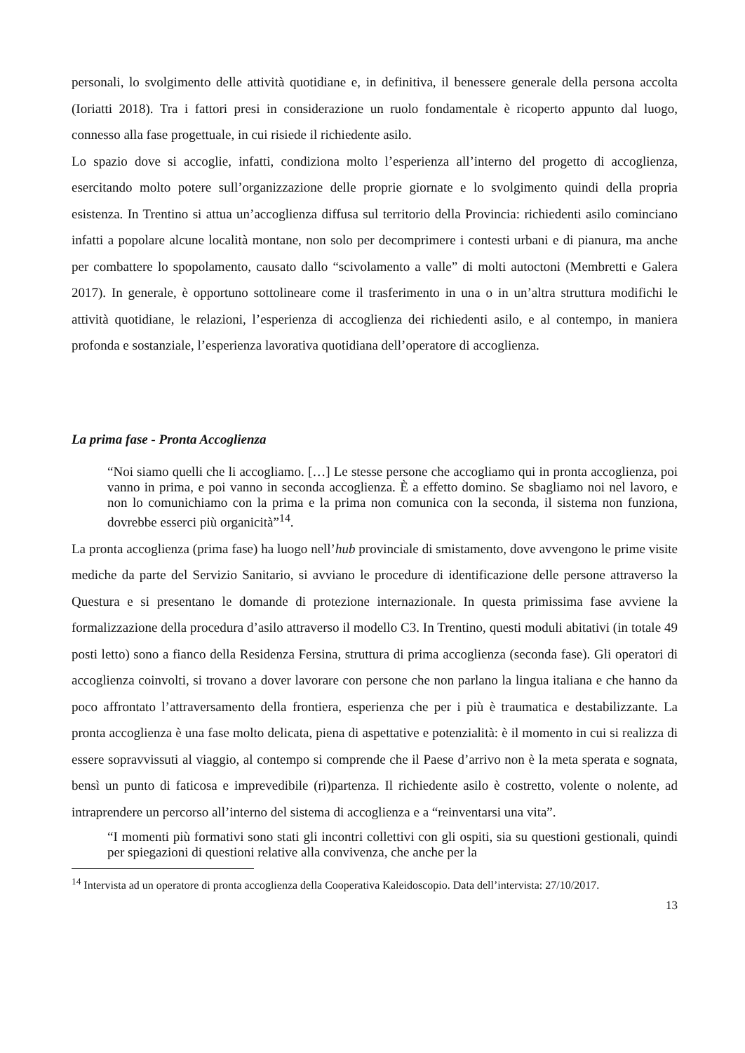personali, lo svolgimento delle attività quotidiane e, in definitiva, il benessere generale della persona accolta (Ioriatti 2018). Tra i fattori presi in considerazione un ruolo fondamentale è ricoperto appunto dal luogo, connesso alla fase progettuale, in cui risiede il richiedente asilo.
Lo spazio dove si accoglie, infatti, condiziona molto l’esperienza all’interno del progetto di accoglienza, esercitando molto potere sull’organizzazione delle proprie giornate e lo svolgimento quindi della propria esistenza. In Trentino si attua un’accoglienza diffusa sul territorio della Provincia: richiedenti asilo cominciano infatti a popolare alcune località montane, non solo per decomprimere i contesti urbani e di pianura, ma anche per combattere lo spopolamento, causato dallo “scivolamento a valle” di molti autoctoni (Membretti e Galera 2017). In generale, è opportuno sottolineare come il trasferimento in una o in un’altra struttura modifichi le attività quotidiane, le relazioni, l’esperienza di accoglienza dei richiedenti asilo, e al contempo, in maniera profonda e sostanziale, l’esperienza lavorativa quotidiana dell’operatore di accoglienza.
La prima fase - Pronta Accoglienza
“Noi siamo quelli che li accogliamo. […] Le stesse persone che accogliamo qui in pronta accoglienza, poi vanno in prima, e poi vanno in seconda accoglienza. È a effetto domino. Se sbagliamo noi nel lavoro, e non lo comunichiamo con la prima e la prima non comunica con la seconda, il sistema non funziona, dovrebbe esserci più organicità”<sup>14</sup>.
La pronta accoglienza (prima fase) ha luogo nell’hub provinciale di smistamento, dove avvengono le prime visite mediche da parte del Servizio Sanitario, si avviano le procedure di identificazione delle persone attraverso la Questura e si presentano le domande di protezione internazionale. In questa primissima fase avviene la formalizzazione della procedura d’asilo attraverso il modello C3. In Trentino, questi moduli abitativi (in totale 49 posti letto) sono a fianco della Residenza Fersina, struttura di prima accoglienza (seconda fase). Gli operatori di accoglienza coinvolti, si trovano a dover lavorare con persone che non parlano la lingua italiana e che hanno da poco affrontato l’attraversamento della frontiera, esperienza che per i più è traumatica e destabilizzante. La pronta accoglienza è una fase molto delicata, piena di aspettative e potenzialità: è il momento in cui si realizza di essere sopravvissuti al viaggio, al contempo si comprende che il Paese d’arrivo non è la meta sperata e sognata, bensì un punto di faticosa e imprevedibile (ri)partenza. Il richiedente asilo è costretto, volente o nolente, ad intraprendere un percorso all’interno del sistema di accoglienza e a “reinventarsi una vita”.
“I momenti più formativi sono stati gli incontri collettivi con gli ospiti, sia su questioni gestionali, quindi per spiegazioni di questioni relative alla convivenza, che anche per la
<sup>14</sup> Intervista ad un operatore di pronta accoglienza della Cooperativa Kaleidoscopio. Data dell’intervista: 27/10/2017.
13